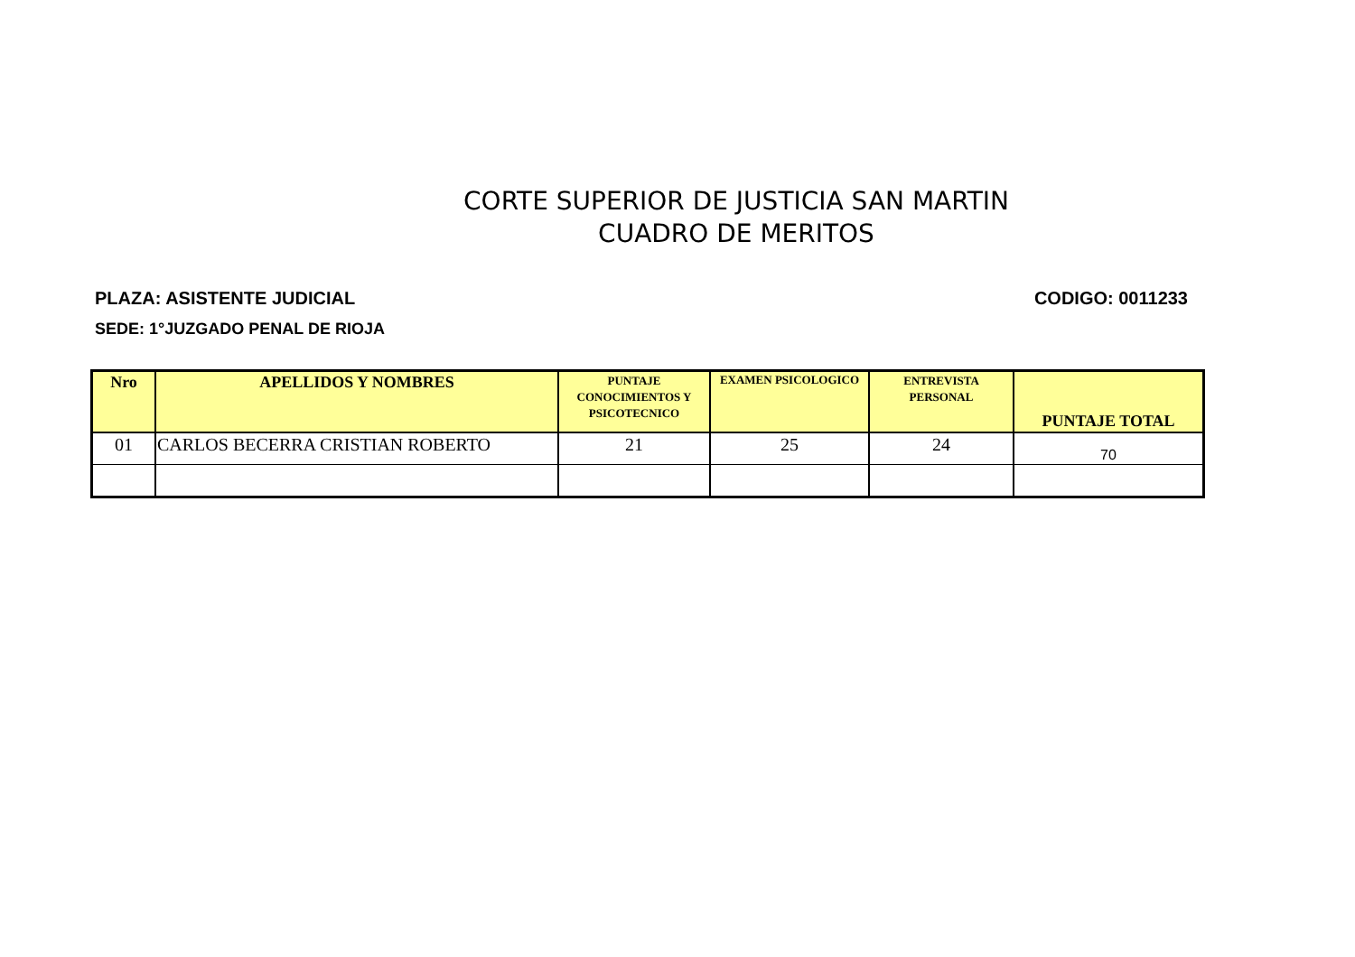CORTE SUPERIOR DE JUSTICIA SAN MARTIN
CUADRO DE MERITOS
PLAZA: ASISTENTE JUDICIAL CODIGO: 0011233
SEDE: 1°JUZGADO PENAL DE RIOJA
| Nro | APELLIDOS Y NOMBRES | PUNTAJE CONOCIMIENTOS Y PSICOTECNICO | EXAMEN PSICOLOGICO | ENTREVISTA PERSONAL | PUNTAJE TOTAL |
| --- | --- | --- | --- | --- | --- |
| 01 | CARLOS BECERRA CRISTIAN ROBERTO | 21 | 25 | 24 | 70 |